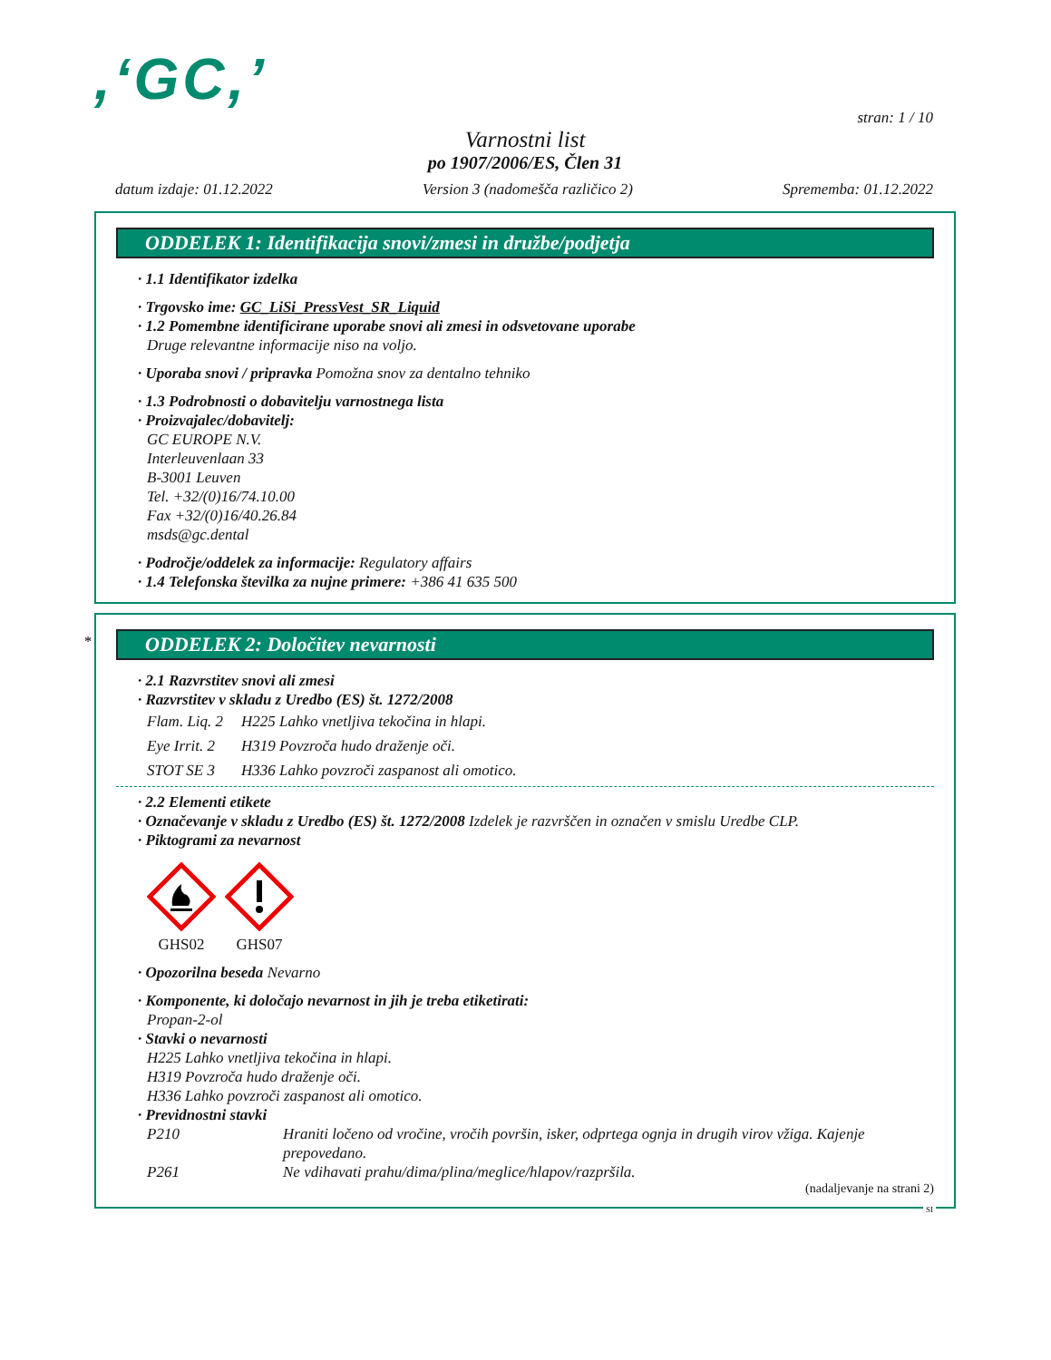,‘GC,’
stran: 1 / 10
Varnostni list
po 1907/2006/ES, Člen 31
datum izdaje: 01.12.2022 Version 3 (nadomešča različico 2) Sprememba: 01.12.2022
ODDELEK 1: Identifikacija snovi/zmesi in družbe/podjetja
· 1.1 Identifikator izdelka
· Trgovsko ime: GC_LiSi_PressVest_SR_Liquid
· 1.2 Pomembne identificirane uporabe snovi ali zmesi in odsvetovane uporabe
Druge relevantne informacije niso na voljo.
· Uporaba snovi / pripravka Pomožna snov za dentalno tehniko
· 1.3 Podrobnosti o dobavitelju varnostnega lista
· Proizvajalec/dobavitelj:
GC EUROPE N.V.
Interleuvenlaan 33
B-3001 Leuven
Tel. +32/(0)16/74.10.00
Fax +32/(0)16/40.26.84
msds@gc.dental
· Področje/oddelek za informacije: Regulatory affairs
· 1.4 Telefonska številka za nujne primere: +386 41 635 500
*
ODDELEK 2: Določitev nevarnosti
· 2.1 Razvrstitev snovi ali zmesi
· Razvrstitev v skladu z Uredbo (ES) št. 1272/2008
Flam. Liq. 2 H225 Lahko vnetljiva tekočina in hlapi.
Eye Irrit. 2 H319 Povzroča hudo draženje oči.
STOT SE 3 H336 Lahko povzroči zaspanost ali omotico.
· 2.2 Elementi etikete
· Označevanje v skladu z Uredbo (ES) št. 1272/2008 Izdelek je razvrščen in označen v smislu Uredbe CLP.
· Piktogrami za nevarnost
GHS02
GHS07
· Opozorilna beseda Nevarno
· Komponente, ki določajo nevarnost in jih je treba etiketirati:
Propan-2-ol
· Stavki o nevarnosti
H225 Lahko vnetljiva tekočina in hlapi.
H319 Povzroča hudo draženje oči.
H336 Lahko povzroči zaspanost ali omotico.
· Previdnostni stavki
P210 Hraniti ločeno od vročine, vročih površin, isker, odprtega ognja in drugih virov vžiga. Kajenje prepovedano.
P261 Ne vdihavati prahu/dima/plina/meglice/hlapov/razpršila.
(nadaljevanje na strani 2)
SI